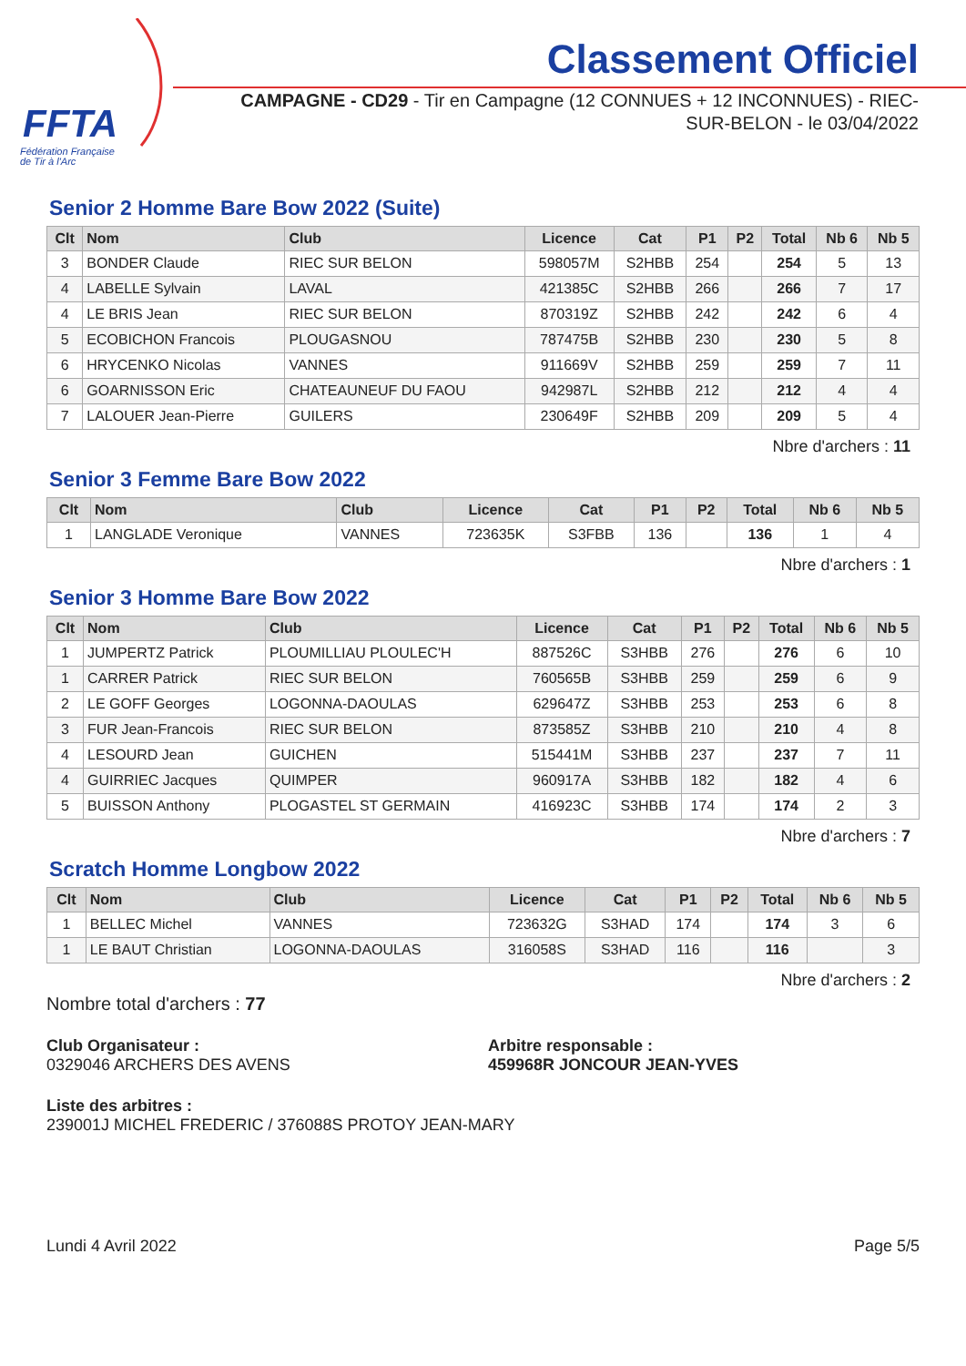FFTA
Fédération Française
de Tir à l'Arc
Classement Officiel
CAMPAGNE - CD29 - Tir en Campagne (12 CONNUES + 12 INCONNUES) - RIEC-SUR-BELON - le 03/04/2022
Senior 2 Homme Bare Bow 2022 (Suite)
| Clt | Nom | Club | Licence | Cat | P1 | P2 | Total | Nb 6 | Nb 5 |
| --- | --- | --- | --- | --- | --- | --- | --- | --- | --- |
| 3 | BONDER Claude | RIEC SUR BELON | 598057M | S2HBB | 254 | | 254 | 5 | 13 |
| 4 | LABELLE Sylvain | LAVAL | 421385C | S2HBB | 266 | | 266 | 7 | 17 |
| 4 | LE BRIS Jean | RIEC SUR BELON | 870319Z | S2HBB | 242 | | 242 | 6 | 4 |
| 5 | ECOBICHON Francois | PLOUGASNOU | 787475B | S2HBB | 230 | | 230 | 5 | 8 |
| 6 | HRYCENKO Nicolas | VANNES | 911669V | S2HBB | 259 | | 259 | 7 | 11 |
| 6 | GOARNISSON Eric | CHATEAUNEUF DU FAOU | 942987L | S2HBB | 212 | | 212 | 4 | 4 |
| 7 | LALOUER Jean-Pierre | GUILERS | 230649F | S2HBB | 209 | | 209 | 5 | 4 |
Nbre d'archers : 11
Senior 3 Femme Bare Bow 2022
| Clt | Nom | Club | Licence | Cat | P1 | P2 | Total | Nb 6 | Nb 5 |
| --- | --- | --- | --- | --- | --- | --- | --- | --- | --- |
| 1 | LANGLADE Veronique | VANNES | 723635K | S3FBB | 136 | | 136 | 1 | 4 |
Nbre d'archers : 1
Senior 3 Homme Bare Bow 2022
| Clt | Nom | Club | Licence | Cat | P1 | P2 | Total | Nb 6 | Nb 5 |
| --- | --- | --- | --- | --- | --- | --- | --- | --- | --- |
| 1 | JUMPERTZ Patrick | PLOUMILLIAU PLOULEC'H | 887526C | S3HBB | 276 | | 276 | 6 | 10 |
| 1 | CARRER Patrick | RIEC SUR BELON | 760565B | S3HBB | 259 | | 259 | 6 | 9 |
| 2 | LE GOFF Georges | LOGONNA-DAOULAS | 629647Z | S3HBB | 253 | | 253 | 6 | 8 |
| 3 | FUR Jean-Francois | RIEC SUR BELON | 873585Z | S3HBB | 210 | | 210 | 4 | 8 |
| 4 | LESOURD Jean | GUICHEN | 515441M | S3HBB | 237 | | 237 | 7 | 11 |
| 4 | GUIRRIEC Jacques | QUIMPER | 960917A | S3HBB | 182 | | 182 | 4 | 6 |
| 5 | BUISSON Anthony | PLOGASTEL ST GERMAIN | 416923C | S3HBB | 174 | | 174 | 2 | 3 |
Nbre d'archers : 7
Scratch Homme Longbow 2022
| Clt | Nom | Club | Licence | Cat | P1 | P2 | Total | Nb 6 | Nb 5 |
| --- | --- | --- | --- | --- | --- | --- | --- | --- | --- |
| 1 | BELLEC Michel | VANNES | 723632G | S3HAD | 174 | | 174 | 3 | 6 |
| 1 | LE BAUT Christian | LOGONNA-DAOULAS | 316058S | S3HAD | 116 | | 116 | | 3 |
Nbre d'archers : 2
Nombre total d'archers : 77
Club Organisateur :
0329046 ARCHERS DES AVENS
Arbitre responsable :
459968R JONCOUR JEAN-YVES
Liste des arbitres :
239001J MICHEL FREDERIC / 376088S PROTOY JEAN-MARY
Lundi 4 Avril 2022 Page 5/5